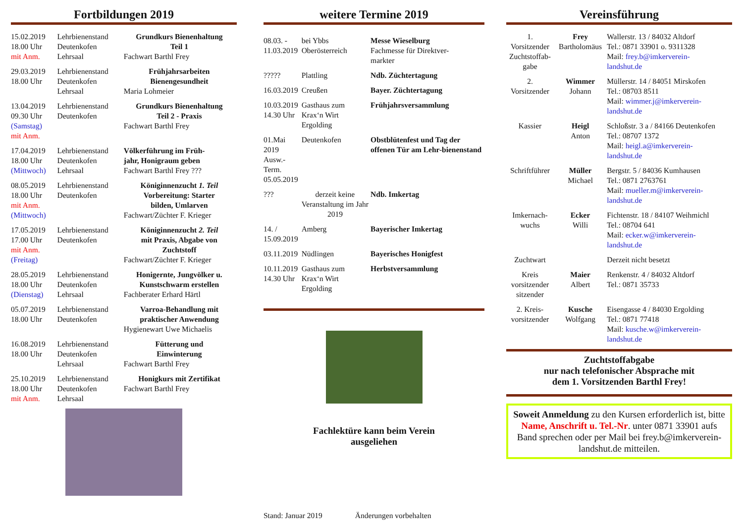Fortbildungen 2019
| 15.02.2019 18.00 Uhr mit Anm. | Lehrbienenstand Deutenkofen Lehrsaal | Grundkurs Bienenhaltung Teil 1 Fachwart Barthl Frey |
| 29.03.2019 18.00 Uhr | Lehrbienenstand Deutenkofen Lehrsaal | Frühjahrsarbeiten Bienengesundheit Maria Lohmeier |
| 13.04.2019 09.30 Uhr (Samstag) mit Anm. | Lehrbienenstand Deutenkofen | Grundkurs Bienenhaltung Teil 2 - Praxis Fachwart Barthl Frey |
| 17.04.2019 18.00 Uhr (Mittwoch) | Lehrbienenstand Deutenkofen Lehrsaal | Völkerführung im Früh- jahr, Honigraum geben Fachwart Barthl Frey ??? |
| 08.05.2019 18.00 Uhr mit Anm. (Mittwoch) | Lehrbienenstand Deutenkofen | Königinnenzucht 1. Teil Vorbereitung: Starter bilden, Umlarven Fachwart/Züchter F. Krieger |
| 17.05.2019 17.00 Uhr mit Anm. (Freitag) | Lehrbienenstand Deutenkofen | Königinnenzucht 2. Teil mit Praxis, Abgabe von Zuchtstoff Fachwart/Züchter F. Krieger |
| 28.05.2019 18.00 Uhr (Dienstag) | Lehrbienenstand Deutenkofen Lehrsaal | Honigernte, Jungvölker u. Kunstschwarm erstellen Fachberater Erhard Härtl |
| 05.07.2019 18.00 Uhr | Lehrbienenstand Deutenkofen | Varroa-Behandlung mit praktischer Anwendung Hygienewart Uwe Michaelis |
| 16.08.2019 18.00 Uhr | Lehrbienenstand Deutenkofen Lehrsaal | Fütterung und Einwinterung Fachwart Barthl Frey |
| 25.10.2019 18.00 Uhr mit Anm. | Lehrbienenstand Deutenkofen Lehrsaal | Honigkurs mit Zertifikat Fachwart Barthl Frey |
weitere Termine 2019
| 08.03. - 11.03.2019 | bei Ybbs Oberösterreich | Messe Wieselburg Fachmesse für Direktver- markter |
| ????? | Plattling | Ndb. Züchtertagung |
| 16.03.2019 | Creußen | Bayer. Züchtertagung |
| 10.03.2019 14.30 Uhr | Gasthaus zum Krax‘n Wirt Ergolding | Frühjahrsversammlung |
| 01.Mai 2019 Ausw.-Term. 05.05.2019 | Deutenkofen | Obstblütenfest und Tag der offenen Tür am Lehr-bienenstand |
| ??? | derzeit keine Veranstaltung im Jahr 2019 | Ndb. Imkertag |
| 14. / 15.09.2019 | Amberg | Bayerischer Imkertag |
| 03.11.2019 | Nüdlingen | Bayerisches Honigfest |
| 10.11.2019 14.30 Uhr | Gasthaus zum Krax‘n Wirt Ergolding | Herbstversammlung |
Fachlektüre kann beim Verein
ausgeliehen
Stand: Januar 2019 Änderungen vorbehalten
Vereinsführung
| 1. Vorsitzender Zuchtstoffab- gabe | Frey Bartholomäus | Wallerstr. 13 / 84032 Altdorf Tel.: 0871 33901 o. 9311328 Mail: frey.b@imkerverein- landshut.de |
| 2. Vorsitzender | Wimmer Johann | Müllerstr. 14 / 84051 Mirskofen Tel.: 08703 8511 Mail: wimmer.j@imkerverein- landshut.de |
| Kassier | Heigl Anton | Schloßstr. 3 a / 84166 Deutenkofen Tel.: 08707 1372 Mail: heigl.a@imkerverein- landshut.de |
| Schriftführer | Müller Michael | Bergstr. 5 / 84036 Kumhausen Tel.: 0871 2763761 Mail: mueller.m@imkerverein- landshut.de |
| Imkernach- wuchs | Ecker Willi | Fichtenstr. 18 / 84107 Weihmichl Tel.: 08704 641 Mail: ecker.w@imkerverein- landshut.de |
| Zuchtwart | | Derzeit nicht besetzt |
| Kreis vorsitzender sitzender | Maier Albert | Renkenstr. 4 / 84032 Altdorf Tel.: 0871 35733 |
| 2. Kreis- vorsitzender | Kusche Wolfgang | Eisengasse 4 / 84030 Ergolding Tel.: 0871 77418 Mail: kusche.w@imkerverein- landshut.de |
Zuchtstoffabgabe
nur nach telefonischer Absprache mit
dem 1. Vorsitzenden Barthl Frey!
Soweit Anmeldung zu den Kursen erforderlich ist, bitte Name, Anschrift u. Tel.-Nr. unter 0871 33901 aufs Band sprechen oder per Mail bei frey.b@imkerverein-landshut.de mitteilen.